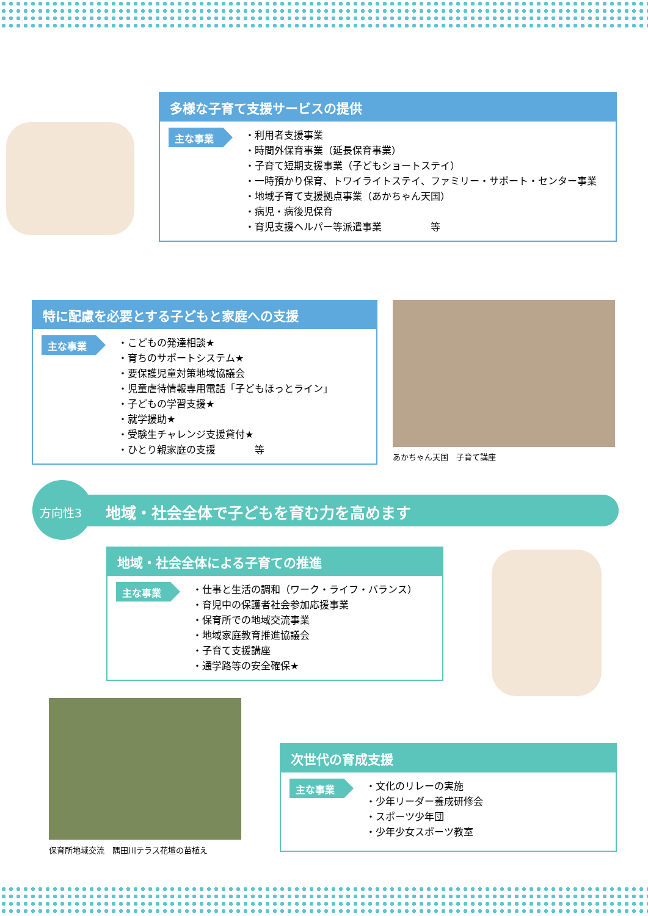多様な子育て支援サービスの提供
主な事業
・利用者支援事業
・時間外保育事業（延長保育事業）
・子育て短期支援事業（子どもショートステイ）
・一時預かり保育、トワイライトステイ、ファミリー・サポート・センター事業
・地域子育て支援拠点事業（あかちゃん天国）
・病児・病後児保育
・育児支援ヘルパー等派遣事業　　　　　等
特に配慮を必要とする子どもと家庭への支援
主な事業
・こどもの発達相談★
・育ちのサポートシステム★
・要保護児童対策地域協議会
・児童虐待情報専用電話「子どもほっとライン」
・子どもの学習支援★
・就学援助★
・受験生チャレンジ支援貸付★
・ひとり親家庭の支援　　　　等
あかちゃん天国　子育て講座
方向性3 地域・社会全体で子どもを育む力を高めます
地域・社会全体による子育ての推進
主な事業
・仕事と生活の調和（ワーク・ライフ・バランス）
・育児中の保護者社会参加応援事業
・保育所での地域交流事業
・地域家庭教育推進協議会
・子育て支援講座
・通学路等の安全確保★
保育所地域交流　隅田川テラス花壇の苗植え
次世代の育成支援
主な事業
・文化のリレーの実施
・少年リーダー養成研修会
・スポーツ少年団
・少年少女スポーツ教室